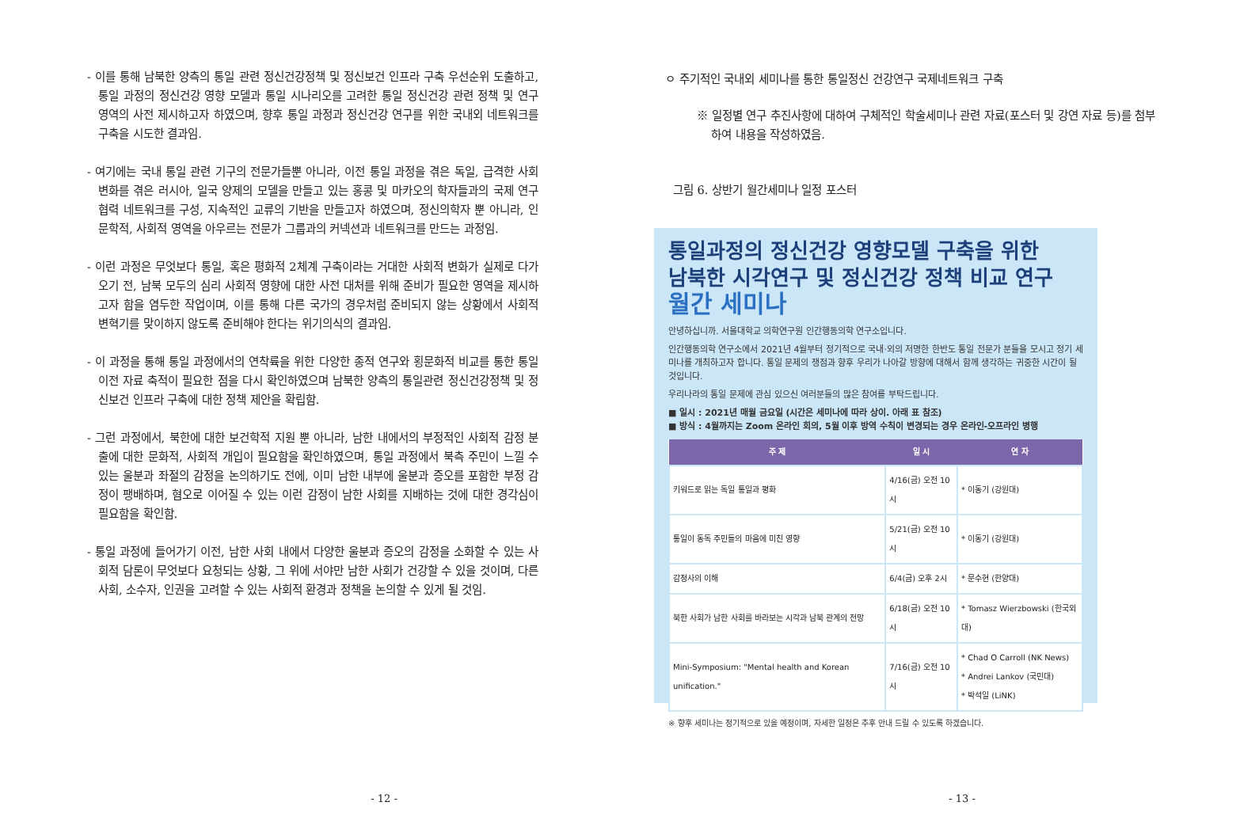- 이를 통해 남북한 양측의 통일 관련 정신건강정책 및 정신보건 인프라 구축 우선순위 도출하고, 통일 과정의 정신건강 영향 모델과 통일 시나리오를 고려한 통일 정신건강 관련 정책 및 연구 영역의 사전 제시하고자 하였으며, 향후 통일 과정과 정신건강 연구를 위한 국내외 네트워크를 구축을 시도한 결과임.
- 여기에는 국내 통일 관련 기구의 전문가들뿐 아니라, 이전 통일 과정을 겪은 독일, 급격한 사회변화를 겪은 러시아, 일국 양제의 모델을 만들고 있는 홍콩 및 마카오의 학자들과의 국제 연구 협력 네트워크를 구성, 지속적인 교류의 기반을 만들고자 하였으며, 정신의학자 뿐 아니라, 인문학적, 사회적 영역을 아우르는 전문가 그룹과의 커넥션과 네트워크를 만드는 과정임.
- 이런 과정은 무엇보다 통일, 혹은 평화적 2체계 구축이라는 거대한 사회적 변화가 실제로 다가오기 전, 남북 모두의 심리 사회적 영향에 대한 사전 대처를 위해 준비가 필요한 영역을 제시하고자 함을 염두한 작업이며, 이를 통해 다른 국가의 경우처럼 준비되지 않는 상황에서 사회적 변혁기를 맞이하지 않도록 준비해야 한다는 위기의식의 결과임.
- 이 과정을 통해 통일 과정에서의 연착륙을 위한 다양한 종적 연구와 횡문화적 비교를 통한 통일 이전 자료 축적이 필요한 점을 다시 확인하였으며 남북한 양측의 통일관련 정신건강정책 및 정신보건 인프라 구축에 대한 정책 제안을 확립함.
- 그런 과정에서, 북한에 대한 보건학적 지원 뿐 아니라, 남한 내에서의 부정적인 사회적 감정 분출에 대한 문화적, 사회적 개입이 필요함을 확인하였으며, 통일 과정에서 북측 주민이 느낄 수 있는 울분과 좌절의 감정을 논의하기도 전에, 이미 남한 내부에 울분과 증오를 포함한 부정 감정이 팽배하며, 혐오로 이어질 수 있는 이런 감정이 남한 사회를 지배하는 것에 대한 경각심이 필요함을 확인함.
- 통일 과정에 들어가기 이전, 남한 사회 내에서 다양한 울분과 증오의 감정을 소화할 수 있는 사회적 담론이 무엇보다 요청되는 상황, 그 위에 서야만 남한 사회가 건강할 수 있을 것이며, 다른 사회, 소수자, 인권을 고려할 수 있는 사회적 환경과 정책을 논의할 수 있게 될 것임.
- 12 -
ㅇ 주기적인 국내외 세미나를 통한 통일정신 건강연구 국제네트워크 구축
※ 일정별 연구 추진사항에 대하여 구체적인 학술세미나 관련 자료(포스터 및 강연 자료 등)를 첨부하여 내용을 작성하였음.
그림 6. 상반기 월간세미나 일정 포스터
통일과정의 정신건강 영향모델 구축을 위한
남북한 시각연구 및 정신건강 정책 비교 연구
월간 세미나
안녕하십니까. 서울대학교 의학연구원 인간행동의학 연구소입니다.
인간행동의학 연구소에서 2021년 4월부터 정기적으로 국내·외의 저명한 한반도 통일 전문가 분들을 모시고 정기 세미나를 개최하고자 합니다. 통일 문제의 쟁점과 향후 우리가 나아갈 방향에 대해서 함께 생각하는 귀중한 시간이 될 것입니다.
우리나라의 통일 문제에 관심 있으신 여러분들의 많은 참여를 부탁드립니다.
■ 일시 : 2021년 매월 금요일 (시간은 세미나에 따라 상이. 아래 표 참조)
■ 방식 : 4월까지는 Zoom 온라인 회의, 5월 이후 방역 수칙이 변경되는 경우 온라인-오프라인 병행
| 주 제 | 일 시 | 연 자 |
| --- | --- | --- |
| 키워드로 읽는 독일 통일과 평화 | 4/16(금) 오전 10시 | * 이동기 (강원대) |
| 통일이 동독 주민들의 마음에 미친 영향 | 5/21(금) 오전 10시 | * 이동기 (강원대) |
| 감정사의 이해 | 6/4(금) 오후 2시 | * 문수현 (한양대) |
| 북한 사회가 남한 사회를 바라보는 시각과 남북 관계의 전망 | 6/18(금) 오전 10시 | * Tomasz Wierzbowski (한국외대) |
| Mini-Symposium: "Mental health and Korean unification." | 7/16(금) 오전 10시 | * Chad O Carroll (NK News) * Andrei Lankov (국민대) * 박석일 (LiNK) |
※ 향후 세미나는 정기적으로 있을 예정이며, 자세한 일정은 추후 안내 드릴 수 있도록 하겠습니다.
- 13 -